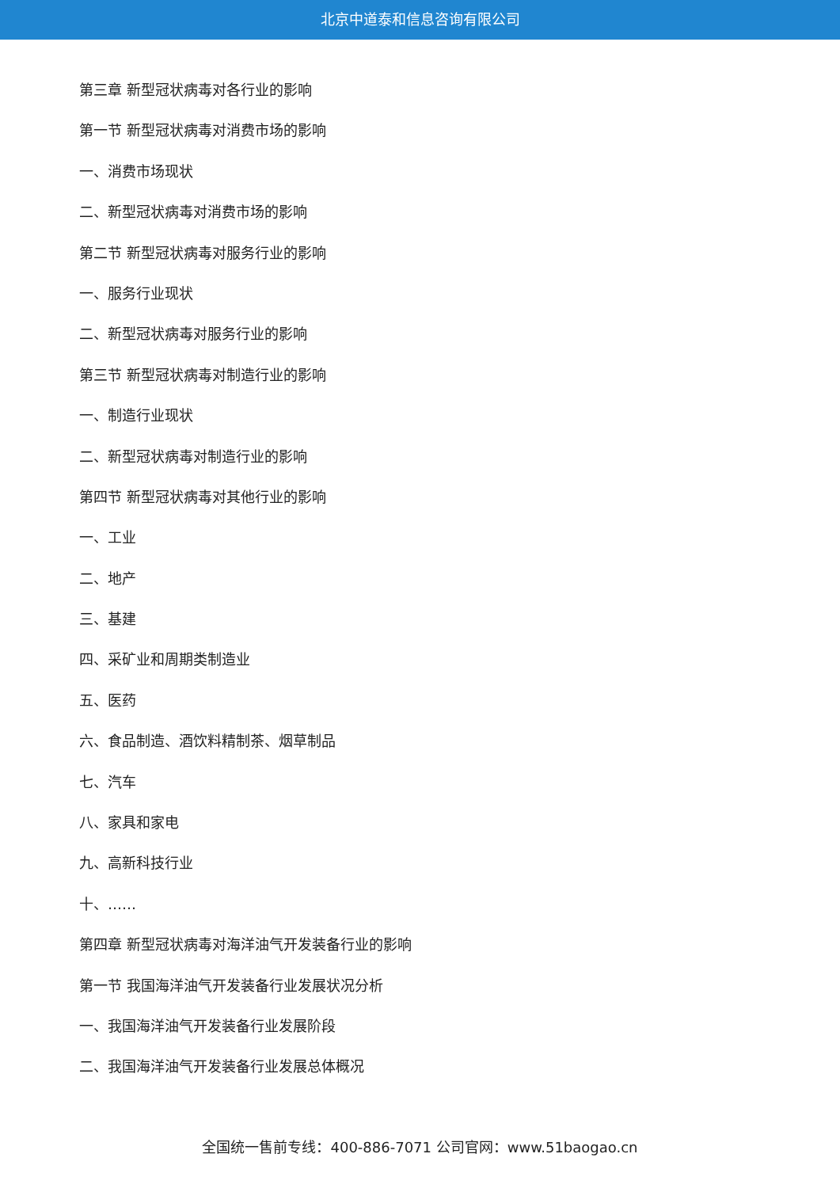北京中道泰和信息咨询有限公司
第三章 新型冠状病毒对各行业的影响
第一节 新型冠状病毒对消费市场的影响
一、消费市场现状
二、新型冠状病毒对消费市场的影响
第二节 新型冠状病毒对服务行业的影响
一、服务行业现状
二、新型冠状病毒对服务行业的影响
第三节 新型冠状病毒对制造行业的影响
一、制造行业现状
二、新型冠状病毒对制造行业的影响
第四节 新型冠状病毒对其他行业的影响
一、工业
二、地产
三、基建
四、采矿业和周期类制造业
五、医药
六、食品制造、酒饮料精制茶、烟草制品
七、汽车
八、家具和家电
九、高新科技行业
十、……
第四章 新型冠状病毒对海洋油气开发装备行业的影响
第一节 我国海洋油气开发装备行业发展状况分析
一、我国海洋油气开发装备行业发展阶段
二、我国海洋油气开发装备行业发展总体概况
全国统一售前专线：400-886-7071 公司官网：www.51baogao.cn